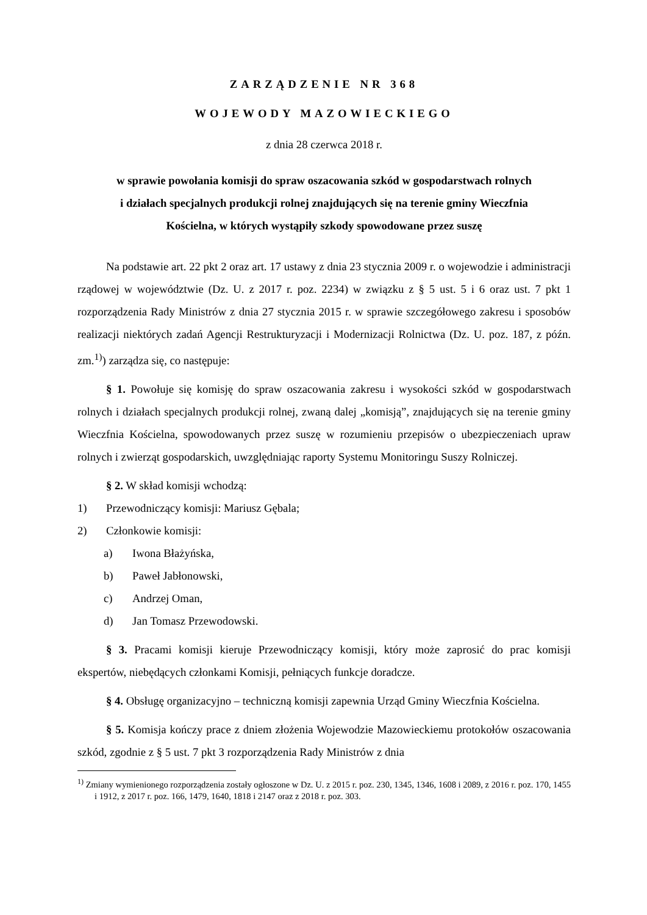ZARZĄDZENIE NR 368
WOJEWODY MAZOWIECKIEGO
z dnia 28 czerwca 2018 r.
w sprawie powołania komisji do spraw oszacowania szkód w gospodarstwach rolnych
i działach specjalnych produkcji rolnej znajdujących się na terenie gminy Wieczfnia
Kościelna, w których wystąpiły szkody spowodowane przez suszę
Na podstawie art. 22 pkt 2 oraz art. 17 ustawy z dnia 23 stycznia 2009 r. o wojewodzie i administracji rządowej w województwie (Dz. U. z 2017 r. poz. 2234) w związku z § 5 ust. 5 i 6 oraz ust. 7 pkt 1 rozporządzenia Rady Ministrów z dnia 27 stycznia 2015 r. w sprawie szczegółowego zakresu i sposobów realizacji niektórych zadań Agencji Restrukturyzacji i Modernizacji Rolnictwa (Dz. U. poz. 187, z późn. zm.<sup>1)</sup>) zarządza się, co następuje:
§ 1. Powołuje się komisję do spraw oszacowania zakresu i wysokości szkód w gospodarstwach rolnych i działach specjalnych produkcji rolnej, zwaną dalej „komisją”, znajdujących się na terenie gminy Wieczfnia Kościelna, spowodowanych przez suszę w rozumieniu przepisów o ubezpieczeniach upraw rolnych i zwierząt gospodarskich, uwzględniając raporty Systemu Monitoringu Suszy Rolniczej.
§ 2. W skład komisji wchodzą:
1) Przewodniczący komisji: Mariusz Gębala;
2) Członkowie komisji:
a) Iwona Błażyńska,
b) Paweł Jabłonowski,
c) Andrzej Oman,
d) Jan Tomasz Przewodowski.
§ 3. Pracami komisji kieruje Przewodniczący komisji, który może zaprosić do prac komisji ekspertów, niebędących członkami Komisji, pełniących funkcje doradcze.
§ 4. Obsługę organizacyjno – techniczną komisji zapewnia Urząd Gminy Wieczfnia Kościelna.
§ 5. Komisja kończy prace z dniem złożenia Wojewodzie Mazowieckiemu protokołów oszacowania szkód, zgodnie z § 5 ust. 7 pkt 3 rozporządzenia Rady Ministrów z dnia
<sup>1)</sup> Zmiany wymienionego rozporządzenia zostały ogłoszone w Dz. U. z 2015 r. poz. 230, 1345, 1346, 1608 i 2089, z 2016 r. poz. 170, 1455 i 1912, z 2017 r. poz. 166, 1479, 1640, 1818 i 2147 oraz z 2018 r. poz. 303.